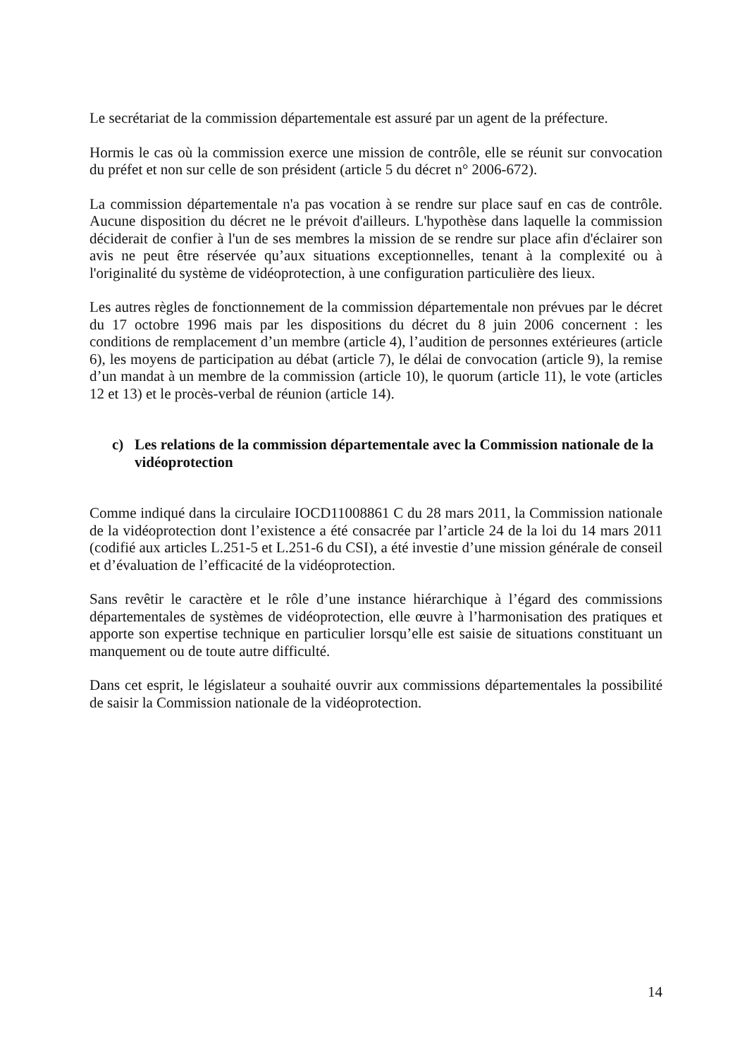Le secrétariat de la commission départementale est assuré par un agent de la préfecture.
Hormis le cas où la commission exerce une mission de contrôle, elle se réunit sur convocation du préfet et non sur celle de son président (article 5 du décret n° 2006-672).
La commission départementale n'a pas vocation à se rendre sur place sauf en cas de contrôle. Aucune disposition du décret ne le prévoit d'ailleurs. L'hypothèse dans laquelle la commission déciderait de confier à l'un de ses membres la mission de se rendre sur place afin d'éclairer son avis ne peut être réservée qu’aux situations exceptionnelles, tenant à la complexité ou à l'originalité du système de vidéoprotection, à une configuration particulière des lieux.
Les autres règles de fonctionnement de la commission départementale non prévues par le décret du 17 octobre 1996 mais par les dispositions du décret du 8 juin 2006 concernent : les conditions de remplacement d’un membre (article 4), l’audition de personnes extérieures (article 6), les moyens de participation au débat (article 7), le délai de convocation (article 9), la remise d’un mandat à un membre de la commission (article 10), le quorum (article 11), le vote (articles 12 et 13) et le procès-verbal de réunion (article 14).
c) Les relations de la commission départementale avec la Commission nationale de la vidéoprotection
Comme indiqué dans la circulaire IOCD11008861 C du 28 mars 2011, la Commission nationale de la vidéoprotection dont l’existence a été consacrée par l’article 24 de la loi du 14 mars 2011 (codifié aux articles L.251-5 et L.251-6 du CSI), a été investie d’une mission générale de conseil et d’évaluation de l’efficacité de la vidéoprotection.
Sans revêtir le caractère et le rôle d’une instance hiérarchique à l’égard des commissions départementales de systèmes de vidéoprotection, elle œuvre à l’harmonisation des pratiques et apporte son expertise technique en particulier lorsqu’elle est saisie de situations constituant un manquement ou de toute autre difficulté.
Dans cet esprit, le législateur a souhaité ouvrir aux commissions départementales la possibilité de saisir la Commission nationale de la vidéoprotection.
14